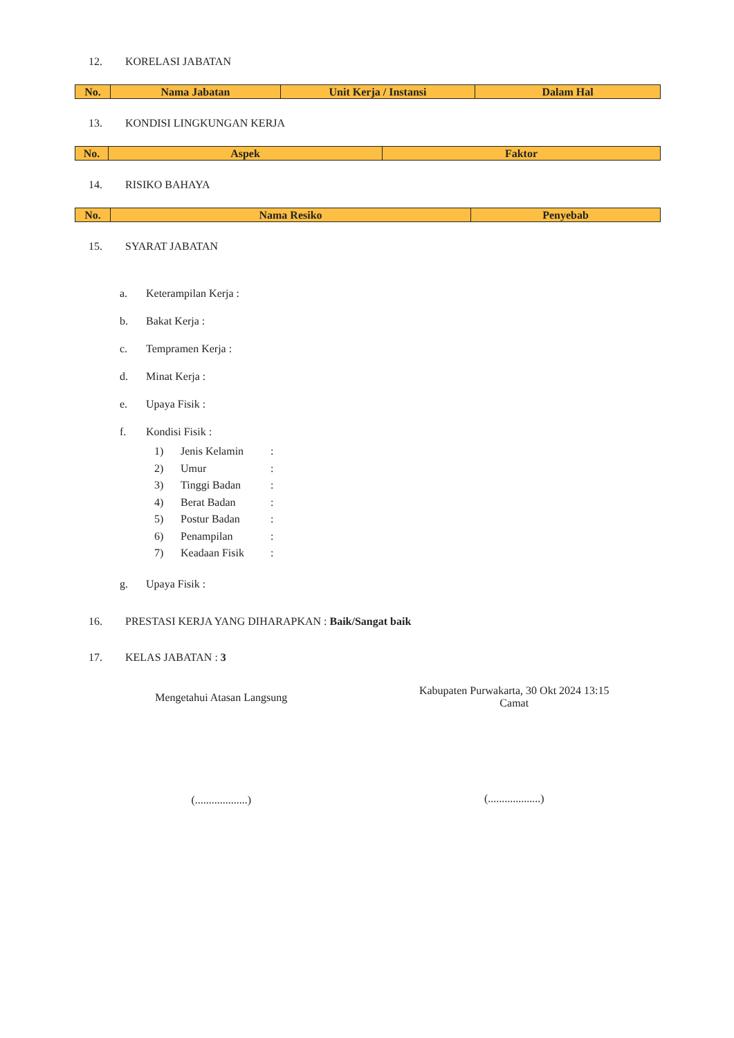12. KORELASI JABATAN
| No. | Nama Jabatan | Unit Kerja / Instansi | Dalam Hal |
| --- | --- | --- | --- |
13. KONDISI LINGKUNGAN KERJA
| No. | Aspek | Faktor |
| --- | --- | --- |
14. RISIKO BAHAYA
| No. | Nama Resiko | Penyebab |
| --- | --- | --- |
15. SYARAT JABATAN
a. Keterampilan Kerja :
b. Bakat Kerja :
c. Tempramen Kerja :
d. Minat Kerja :
e. Upaya Fisik :
f. Kondisi Fisik :
1) Jenis Kelamin:
2) Umur:
3) Tinggi Badan:
4) Berat Badan:
5) Postur Badan:
6) Penampilan:
7) Keadaan Fisik:
g. Upaya Fisik :
16. PRESTASI KERJA YANG DIHARAPKAN : Baik/Sangat baik
17. KELAS JABATAN : 3
Mengetahui Atasan Langsung
(...................)
Kabupaten Purwakarta, 30 Okt 2024 13:15
Camat
(...................)